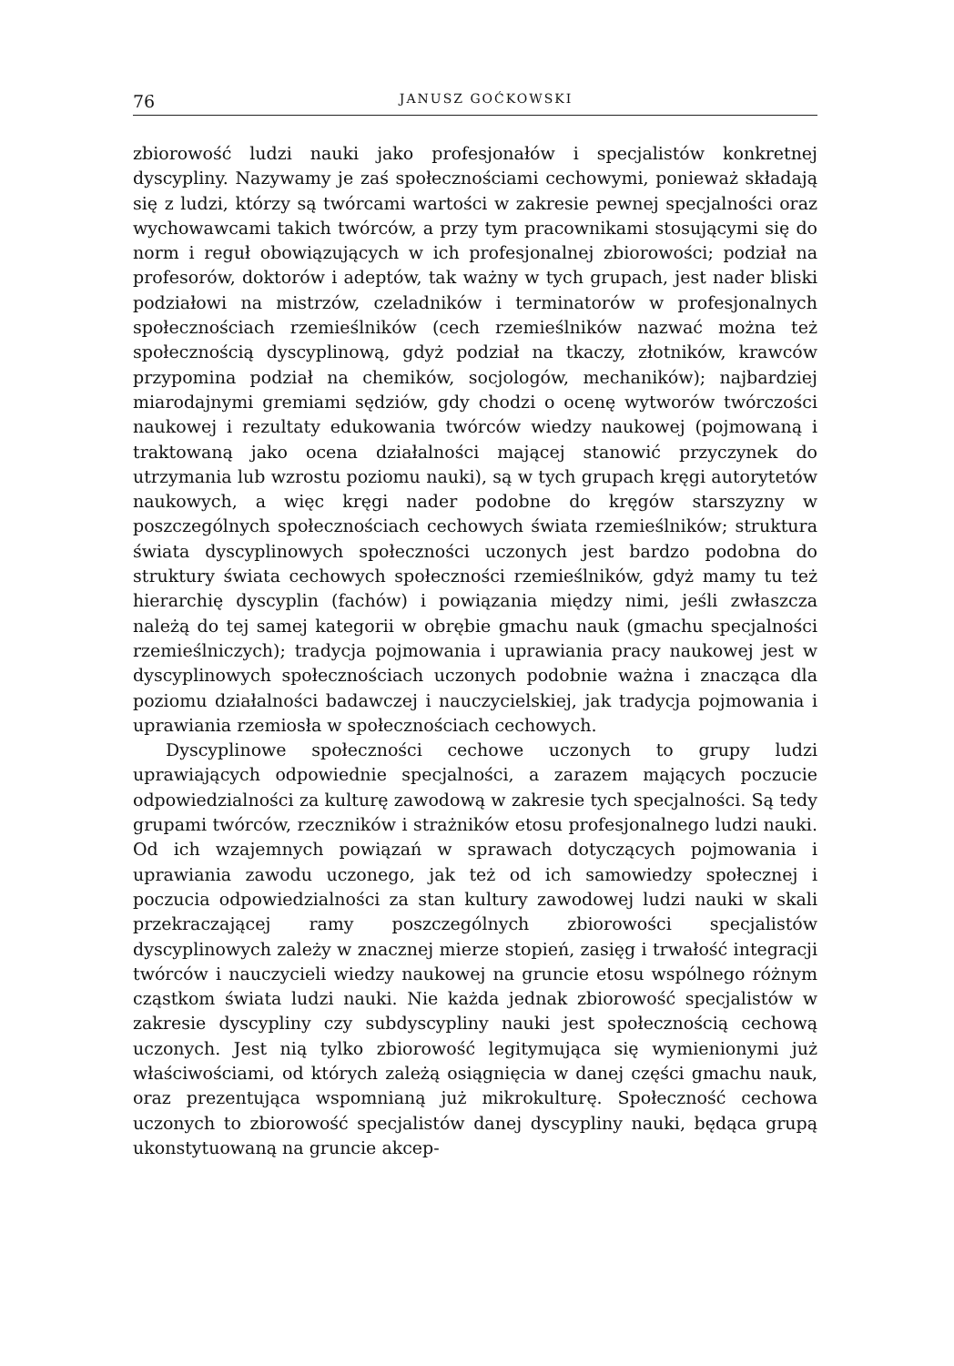76 JANUSZ GOĆKOWSKI
zbiorowość ludzi nauki jako profesjonałów i specjalistów konkretnej dyscypliny. Nazywamy je zaś społecznościami cechowymi, ponieważ składają się z ludzi, którzy są twórcami wartości w zakresie pewnej specjalności oraz wychowawcami takich twórców, a przy tym pracownikami stosującymi się do norm i reguł obowiązujących w ich profesjonalnej zbiorowości; podział na profesorów, doktorów i adeptów, tak ważny w tych grupach, jest nader bliski podziałowi na mistrzów, czeladników i terminatorów w profesjonalnych społecznościach rzemieślników (cech rzemieślników nazwać można też społecznością dyscyplinową, gdyż podział na tkaczy, złotników, krawców przypomina podział na chemików, socjologów, mechaników); najbardziej miarodajnymi gremiami sędziów, gdy chodzi o ocenę wytworów twórczości naukowej i rezultaty edukowania twórców wiedzy naukowej (pojmowaną i traktowaną jako ocena działalności mającej stanowić przyczynek do utrzymania lub wzrostu poziomu nauki), są w tych grupach kręgi autorytetów naukowych, a więc kręgi nader podobne do kręgów starszyzny w poszczególnych społecznościach cechowych świata rzemieślników; struktura świata dyscyplinowych społeczności uczonych jest bardzo podobna do struktury świata cechowych społeczności rzemieślników, gdyż mamy tu też hierarchię dyscyplin (fachów) i powiązania między nimi, jeśli zwłaszcza należą do tej samej kategorii w obrębie gmachu nauk (gmachu specjalności rzemieślniczych); tradycja pojmowania i uprawiania pracy naukowej jest w dyscyplinowych społecznościach uczonych podobnie ważna i znacząca dla poziomu działalności badawczej i nauczycielskiej, jak tradycja pojmowania i uprawiania rzemiosła w społecznościach cechowych.
Dyscyplinowe społeczności cechowe uczonych to grupy ludzi uprawiających odpowiednie specjalności, a zarazem mających poczucie odpowiedzialności za kulturę zawodową w zakresie tych specjalności. Są tedy grupami twórców, rzeczników i strażników etosu profesjonalnego ludzi nauki. Od ich wzajemnych powiązań w sprawach dotyczących pojmowania i uprawiania zawodu uczonego, jak też od ich samowiedzy społecznej i poczucia odpowiedzialności za stan kultury zawodowej ludzi nauki w skali przekraczającej ramy poszczególnych zbiorowości specjalistów dyscyplinowych zależy w znacznej mierze stopień, zasięg i trwałość integracji twórców i nauczycieli wiedzy naukowej na gruncie etosu wspólnego różnym cząstkom świata ludzi nauki. Nie każda jednak zbiorowość specjalistów w zakresie dyscypliny czy subdyscypliny nauki jest społecznością cechową uczonych. Jest nią tylko zbiorowość legitymująca się wymienionymi już właściwościami, od których zależą osiągnięcia w danej części gmachu nauk, oraz prezentująca wspomnianą już mikrokulturę. Społeczność cechowa uczonych to zbiorowość specjalistów danej dyscypliny nauki, będąca grupą ukonstytuowaną na gruncie akcep-